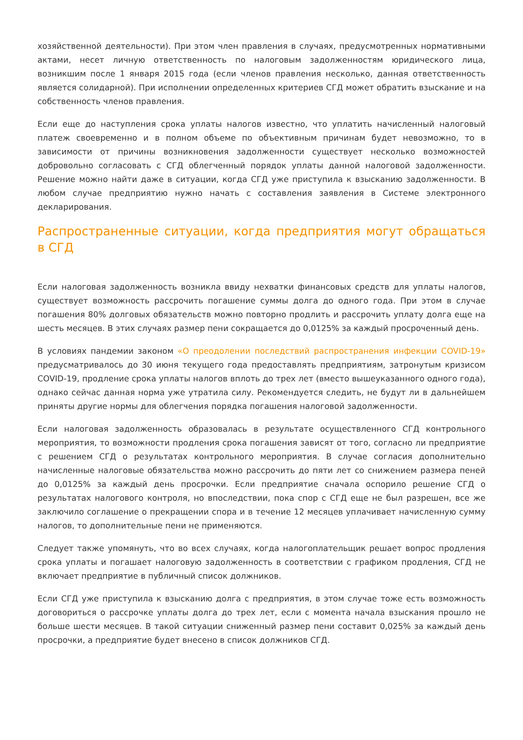хозяйственной деятельности). При этом член правления в случаях, предусмотренных нормативными актами, несет личную ответственность по налоговым задолженностям юридического лица, возникшим после 1 января 2015 года (если членов правления несколько, данная ответственность является солидарной). При исполнении определенных критериев СГД может обратить взыскание и на собственность членов правления.
Если еще до наступления срока уплаты налогов известно, что уплатить начисленный налоговый платеж своевременно и в полном объеме по объективным причинам будет невозможно, то в зависимости от причины возникновения задолженности существует несколько возможностей добровольно согласовать с СГД облегченный порядок уплаты данной налоговой задолженности. Решение можно найти даже в ситуации, когда СГД уже приступила к взысканию задолженности. В любом случае предприятию нужно начать с составления заявления в Системе электронного декларирования.
Распространенные ситуации, когда предприятия могут обращаться в СГД
Если налоговая задолженность возникла ввиду нехватки финансовых средств для уплаты налогов, существует возможность рассрочить погашение суммы долга до одного года. При этом в случае погашения 80% долговых обязательств можно повторно продлить и рассрочить уплату долга еще на шесть месяцев. В этих случаях размер пени сокращается до 0,0125% за каждый просроченный день.
В условиях пандемии законом «О преодолении последствий распространения инфекции COVID-19» предусматривалось до 30 июня текущего года предоставлять предприятиям, затронутым кризисом COVID-19, продление срока уплаты налогов вплоть до трех лет (вместо вышеуказанного одного года), однако сейчас данная норма уже утратила силу. Рекомендуется следить, не будут ли в дальнейшем приняты другие нормы для облегчения порядка погашения налоговой задолженности.
Если налоговая задолженность образовалась в результате осуществленного СГД контрольного мероприятия, то возможности продления срока погашения зависят от того, согласно ли предприятие с решением СГД о результатах контрольного мероприятия. В случае согласия дополнительно начисленные налоговые обязательства можно рассрочить до пяти лет со снижением размера пеней до 0,0125% за каждый день просрочки. Если предприятие сначала оспорило решение СГД о результатах налогового контроля, но впоследствии, пока спор с СГД еще не был разрешен, все же заключило соглашение о прекращении спора и в течение 12 месяцев уплачивает начисленную сумму налогов, то дополнительные пени не применяются.
Следует также упомянуть, что во всех случаях, когда налогоплательщик решает вопрос продления срока уплаты и погашает налоговую задолженность в соответствии с графиком продления, СГД не включает предприятие в публичный список должников.
Если СГД уже приступила к взысканию долга с предприятия, в этом случае тоже есть возможность договориться о рассрочке уплаты долга до трех лет, если с момента начала взыскания прошло не больше шести месяцев. В такой ситуации сниженный размер пени составит 0,025% за каждый день просрочки, а предприятие будет внесено в список должников СГД.